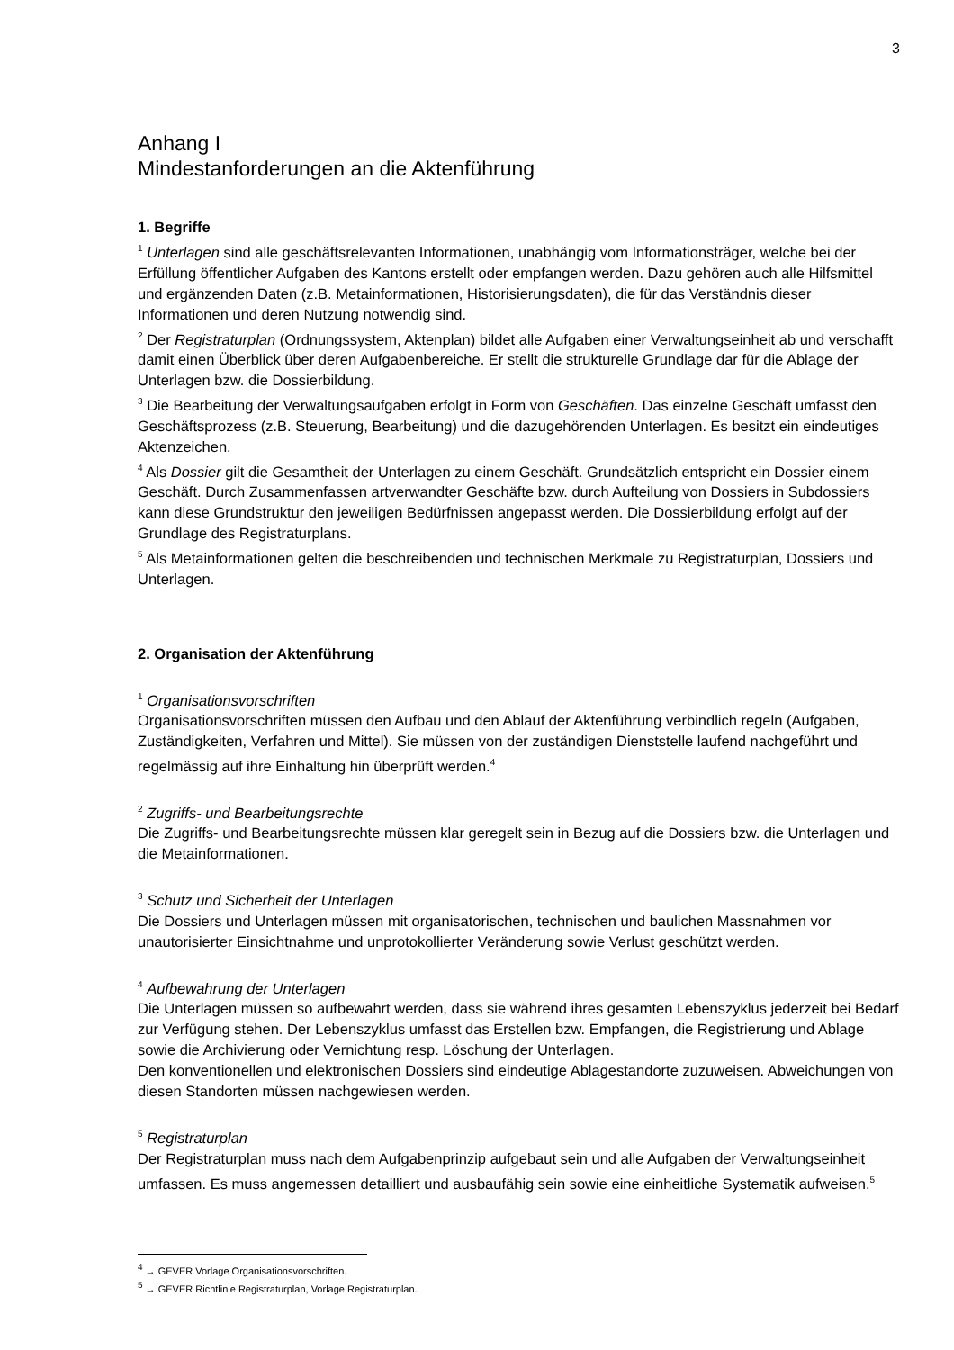3
Anhang I
Mindestanforderungen an die Aktenführung
1. Begriffe
<sup>1</sup> Unterlagen sind alle geschäftsrelevanten Informationen, unabhängig vom Informationsträger, welche bei der Erfüllung öffentlicher Aufgaben des Kantons erstellt oder empfangen werden. Dazu gehören auch alle Hilfsmittel und ergänzenden Daten (z.B. Metainformationen, Historisierungsdaten), die für das Verständnis dieser Informationen und deren Nutzung notwendig sind.
<sup>2</sup> Der Registraturplan (Ordnungssystem, Aktenplan) bildet alle Aufgaben einer Verwaltungseinheit ab und verschafft damit einen Überblick über deren Aufgabenbereiche. Er stellt die strukturelle Grundlage dar für die Ablage der Unterlagen bzw. die Dossierbildung.
<sup>3</sup> Die Bearbeitung der Verwaltungsaufgaben erfolgt in Form von Geschäften. Das einzelne Geschäft umfasst den Geschäftsprozess (z.B. Steuerung, Bearbeitung) und die dazugehörenden Unterlagen. Es besitzt ein eindeutiges Aktenzeichen.
<sup>4</sup> Als Dossier gilt die Gesamtheit der Unterlagen zu einem Geschäft. Grundsätzlich entspricht ein Dossier einem Geschäft. Durch Zusammenfassen artverwandter Geschäfte bzw. durch Aufteilung von Dossiers in Subdossiers kann diese Grundstruktur den jeweiligen Bedürfnissen angepasst werden. Die Dossierbildung erfolgt auf der Grundlage des Registraturplans.
<sup>5</sup> Als Metainformationen gelten die beschreibenden und technischen Merkmale zu Registraturplan, Dossiers und Unterlagen.
2. Organisation der Aktenführung
<sup>1</sup> Organisationsvorschriften
Organisationsvorschriften müssen den Aufbau und den Ablauf der Aktenführung verbindlich regeln (Aufgaben, Zuständigkeiten, Verfahren und Mittel). Sie müssen von der zuständigen Dienststelle laufend nachgeführt und regelmässig auf ihre Einhaltung hin überprüft werden.<sup>4</sup>
<sup>2</sup> Zugriffs- und Bearbeitungsrechte
Die Zugriffs- und Bearbeitungsrechte müssen klar geregelt sein in Bezug auf die Dossiers bzw. die Unterlagen und die Metainformationen.
<sup>3</sup> Schutz und Sicherheit der Unterlagen
Die Dossiers und Unterlagen müssen mit organisatorischen, technischen und baulichen Massnahmen vor unautorisierter Einsichtnahme und unprotokollierter Veränderung sowie Verlust geschützt werden.
<sup>4</sup> Aufbewahrung der Unterlagen
Die Unterlagen müssen so aufbewahrt werden, dass sie während ihres gesamten Lebenszyklus jederzeit bei Bedarf zur Verfügung stehen. Der Lebenszyklus umfasst das Erstellen bzw. Empfangen, die Registrierung und Ablage sowie die Archivierung oder Vernichtung resp. Löschung der Unterlagen.
Den konventionellen und elektronischen Dossiers sind eindeutige Ablagestandorte zuzuweisen. Abweichungen von diesen Standorten müssen nachgewiesen werden.
<sup>5</sup> Registraturplan
Der Registraturplan muss nach dem Aufgabenprinzip aufgebaut sein und alle Aufgaben der Verwaltungseinheit umfassen. Es muss angemessen detailliert und ausbaufähig sein sowie eine einheitliche Systematik aufweisen.<sup>5</sup>
<sup>4</sup> → GEVER Vorlage Organisationsvorschriften.
<sup>5</sup> → GEVER Richtlinie Registraturplan, Vorlage Registraturplan.